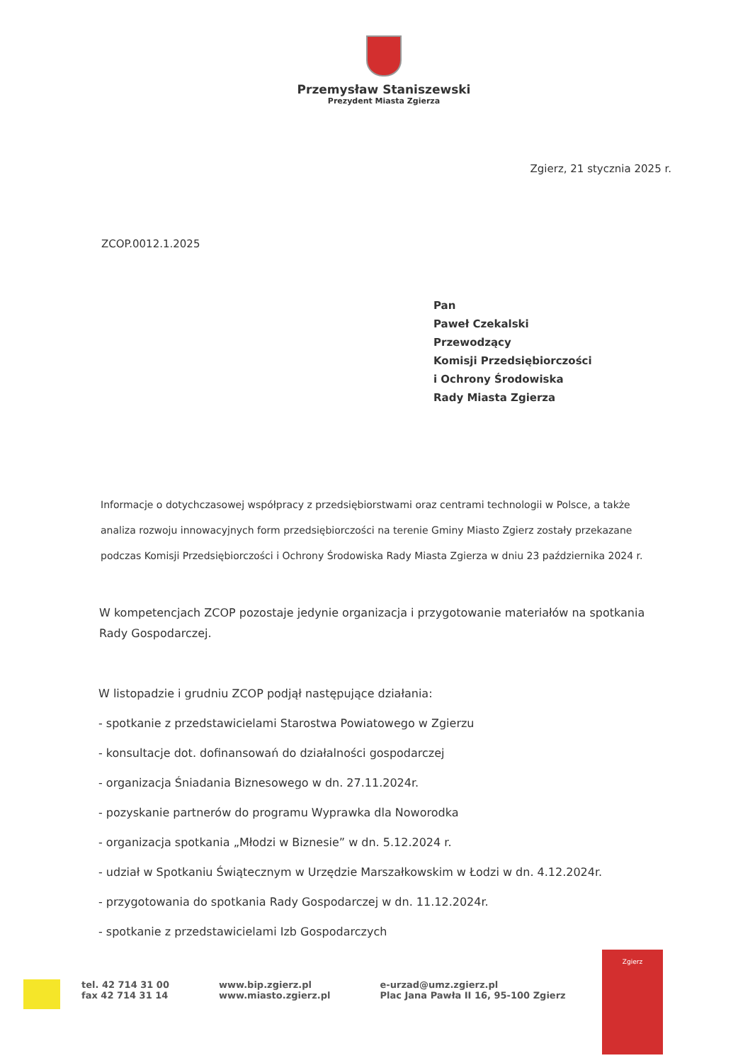Przemysław Staniszewski
Prezydent Miasta Zgierza
Zgierz, 21 stycznia 2025 r.
ZCOP.0012.1.2025
Pan
Paweł Czekalski
Przewodzący
Komisji Przedsiębiorczości
i Ochrony Środowiska
Rady Miasta Zgierza
Informacje o dotychczasowej współpracy z przedsiębiorstwami oraz centrami technologii w Polsce, a także analiza rozwoju innowacyjnych form przedsiębiorczości na terenie Gminy Miasto Zgierz zostały przekazane podczas Komisji Przedsiębiorczości i Ochrony Środowiska Rady Miasta Zgierza w dniu 23 października 2024 r.
W kompetencjach ZCOP pozostaje jedynie organizacja i przygotowanie materiałów na spotkania Rady Gospodarczej.
W listopadzie i grudniu ZCOP podjął następujące działania:
- spotkanie z przedstawicielami Starostwa Powiatowego w Zgierzu
- konsultacje dot. dofinansowań do działalności gospodarczej
- organizacja Śniadania Biznesowego w dn. 27.11.2024r.
- pozyskanie partnerów do programu Wyprawka dla Noworodka
- organizacja spotkania „Młodzi w Biznesie” w dn. 5.12.2024 r.
- udział w Spotkaniu Świątecznym w Urzędzie Marszałkowskim w Łodzi w dn. 4.12.2024r.
- przygotowania do spotkania Rady Gospodarczej w dn. 11.12.2024r.
- spotkanie z przedstawicielami Izb Gospodarczych
tel. 42 714 31 00
fax 42 714 31 14
www.bip.zgierz.pl
www.miasto.zgierz.pl
e-urzad@umz.zgierz.pl
Plac Jana Pawła II 16, 95-100 Zgierz
Zgierz